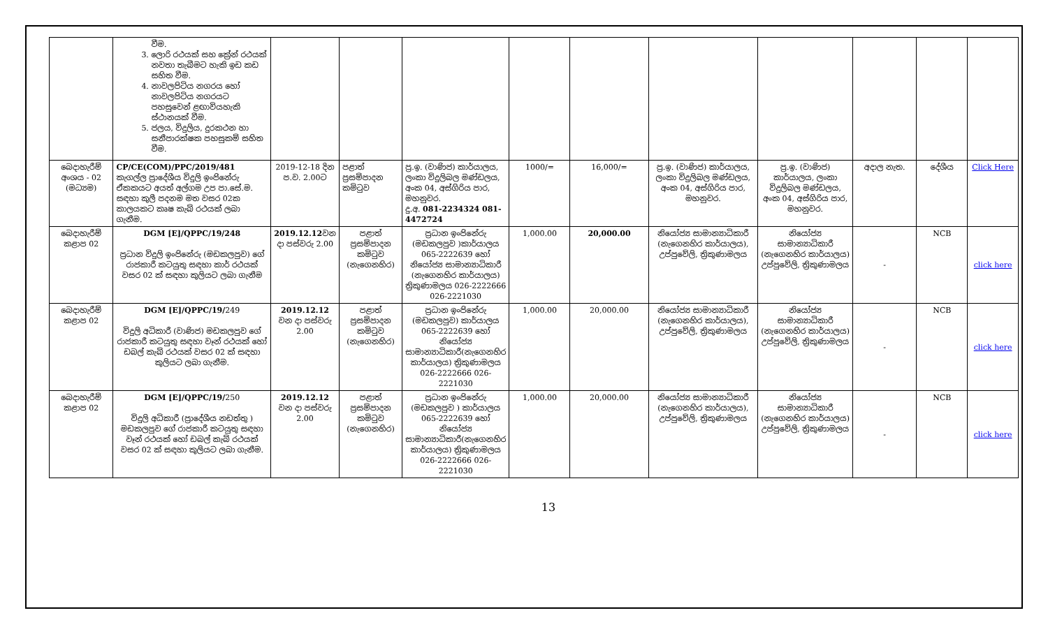| | වීම. 3. ලොරි රථයක් සහ ක්‍රේන් රථයක් නවතා තැබීමට හැකි ඉඩ කඩ සහිත වීම. 4. නාවලපිටිය නගරය හෝ නාවලපිටිය නගරයට පහසුවෙන් ළඟාවියහැකි ස්ථානයක් වීම. 5. ජලය, විදුලිය, දුරකථන හා සනීපාරක්ෂක පහසුකම් සහිත වීම. | | | | | | | | | | |
| බෙදාහැරීම් අංශය - 02 (මධ්‍යම) | CP/CE(COM)/PPC/2019/481 කැගල්ල ප්‍රාදේශීය විදුලි ඉංජිනේරු ඒකකයට අයත් අල්ගම උප පා.සේ.ම. සඳහා කුලී පදනම මත වසර 02ක කාලයකට කෘෂ කැබ් රථයක් ලබා ගැනීම. | 2019-12-18 දින ප.ව. 2.00ට | පළාත් ප්‍රසම්පාදන කමිටුව | ප්‍ර.ඉ. (වාණිජ) කාර්යාලය, ලංකා විදුලිබල මණ්ඩලය, අංක 04, අස්ගිරිය පාර, මහනුවර. දු.අ. 081-2234324 081-4472724 | 1000/= | 16,000/= | ප්‍ර.ඉ. (වාණිජ) කාර්යාලය, ලංකා විදුලිබල මණ්ඩලය, අංක 04, අස්ගිරිය පාර, මහනුවර. | ප්‍ර.ඉ. (වාණිජ) කාර්යාලය, ලංකා විදුලිබල මණ්ඩලය, අංක 04, අස්ගිරිය පාර, මහනුවර. | අදාල නැත. | දේශීය | Click Here |
| බෙදාහැරීම් කළාප 02 | DGM [E]/QPPC/19/248 ප්‍රධාන විදුලි ඉංජිනේරු (මඩකලපුව) ගේ රාජකාරී කටයුතු සඳහා කාර් රථයක් වසර 02 ක් සඳහා කුලියට ලබා ගැනීම | 2019.12.12 වන දා පස්වරු 2.00 | පළාත් ප්‍රසම්පාදන කමිටුව (නැගෙනහිර) | ප්‍රධාන ඉංජිනේරු (මඩකලපුව )කාර්යාලය 065-2222639 හෝ නියෝජ්‍ය සාමාන්‍යාධිකාරී (නැගෙනහිර කාර්යාලය) ත්‍රිකුණාමලය 026-2222666 026-2221030 | 1,000.00 | 20,000.00 | නියෝජ්‍ය සාමාන්‍යාධිකාරී (නැගෙනහිර කාර්යාලය), උප්පුවේලි, ත්‍රිකුණාමලය | නියෝජ්‍ය සාමාන්‍යාධිකාරී (නැගෙනහිර කාර්යාලය) උප්පුවේලි, ත්‍රිකුණාමලය | - | NCB | click here |
| බෙදාහැරීම් කළාප 02 | DGM [E]/QPPC/19/ 249 විදුලි අධිකාරී (වාණිජ) මඩකලපුව ගේ රාජකාරී කටයුතු සඳහා වෑන් රථයක් හෝ ඩබල් කැබ් රථයක් වසර 02 ක් සඳහා කුලියට ලබා ගැනීම. | 2019.12.12 වන දා පස්වරු 2.00 | පළාත් ප්‍රසම්පාදන කමිටුව (නැගෙනහිර) | ප්‍රධාන ඉංජිනේරු (මඩකලපුව) කාර්යාලය 065-2222639 හෝ නියෝජ්‍ය සාමාන්‍යාධිකාරී(නැගෙනහිර කාර්යාලය) ත්‍රිකුණාමලය 026-2222666 026-2221030 | 1,000.00 | 20,000.00 | නියෝජ්‍ය සාමාන්‍යාධිකාරී (නැගෙනහිර කාර්යාලය), උප්පුවේලි, ත්‍රිකුණාමලය | නියෝජ්‍ය සාමාන්‍යාධිකාරී (නැගෙනහිර කාර්යාලය) උප්පුවේලි, ත්‍රිකුණාමලය | - | NCB | click here |
| බෙදාහැරීම් කළාප 02 | DGM [E]/QPPC/19/ 250 විදුලි අධිකාරී (ප්‍රාදේශීය නඩත්තු ) මඩකලපුව ගේ රාජකාරී කටයුතු සඳහා වෑන් රථයක් හෝ ඩබල් කැබ් රථයක් වසර 02 ක් සඳහා කුලියට ලබා ගැනීම. | 2019.12.12 වන දා පස්වරු 2.00 | පළාත් ප්‍රසම්පාදන කමිටුව (නැගෙනහිර) | ප්‍රධාන ඉංජිනේරු (මඩකලපුව ) කාර්යාලය 065-2222639 හෝ නියෝජ්‍ය සාමාන්‍යාධිකාරී(නැගෙනහිර කාර්යාලය) ත්‍රිකුණාමලය 026-2222666 026-2221030 | 1,000.00 | 20,000.00 | නියෝජ්‍ය සාමාන්‍යාධිකාරී (නැගෙනහිර කාර්යාලය), උප්පුවේලි, ත්‍රිකුණාමලය | නියෝජ්‍ය සාමාන්‍යාධිකාරී (නැගෙනහිර කාර්යාලය) උප්පුවේලි, ත්‍රිකුණාමලය | - | NCB | click here |
13